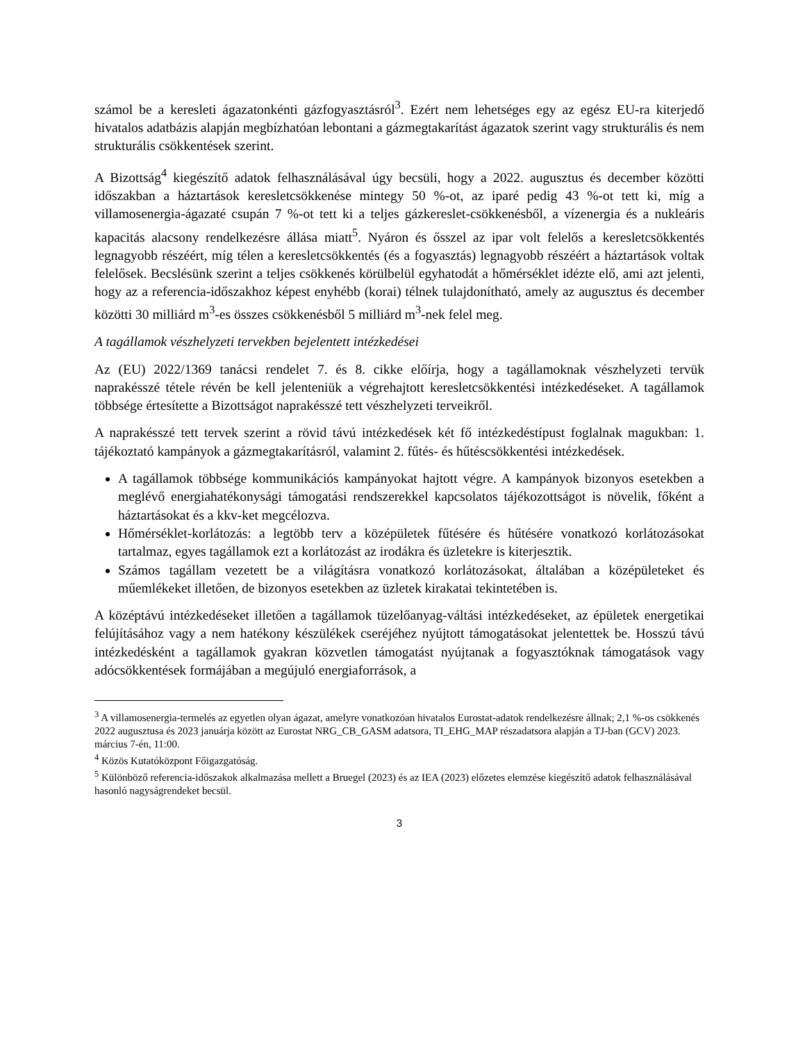számol be a keresleti ágazatonkénti gázfogyasztásról<sup>3</sup>. Ezért nem lehetséges egy az egész EU-ra kiterjedő hivatalos adatbázis alapján megbízhatóan lebontani a gázmegtakarítást ágazatok szerint vagy strukturális és nem strukturális csökkentések szerint.
A Bizottság<sup>4</sup> kiegészítő adatok felhasználásával úgy becsüli, hogy a 2022. augusztus és december közötti időszakban a háztartások keresletcsökkenése mintegy 50 %-ot, az iparé pedig 43 %-ot tett ki, míg a villamosenergia-ágazaté csupán 7 %-ot tett ki a teljes gázkereslet-csökkenésből, a vízenergia és a nukleáris kapacitás alacsony rendelkezésre állása miatt<sup>5</sup>. Nyáron és ősszel az ipar volt felelős a keresletcsökkentés legnagyobb részéért, míg télen a keresletcsökkentés (és a fogyasztás) legnagyobb részéért a háztartások voltak felelősek. Becslésünk szerint a teljes csökkenés körülbelül egyhatodát a hőmérséklet idézte elő, ami azt jelenti, hogy az a referencia-időszakhoz képest enyhébb (korai) télnek tulajdonítható, amely az augusztus és december közötti 30 milliárd m<sup>3</sup>-es összes csökkenésből 5 milliárd m<sup>3</sup>-nek felel meg.
A tagállamok vészhelyzeti tervekben bejelentett intézkedései
Az (EU) 2022/1369 tanácsi rendelet 7. és 8. cikke előírja, hogy a tagállamoknak vészhelyzeti tervük naprakésszé tétele révén be kell jelenteniük a végrehajtott keresletcsökkentési intézkedéseket. A tagállamok többsége értesítette a Bizottságot naprakésszé tett vészhelyzeti terveikről.
A naprakésszé tett tervek szerint a rövid távú intézkedések két fő intézkedéstípust foglalnak magukban: 1. tájékoztató kampányok a gázmegtakarításról, valamint 2. fűtés- és hűtéscsökkentési intézkedések.
A tagállamok többsége kommunikációs kampányokat hajtott végre. A kampányok bizonyos esetekben a meglévő energiahatékonysági támogatási rendszerekkel kapcsolatos tájékozottságot is növelik, főként a háztartásokat és a kkv-ket megcélozva.
Hőmérséklet-korlátozás: a legtöbb terv a középületek fűtésére és hűtésére vonatkozó korlátozásokat tartalmaz, egyes tagállamok ezt a korlátozást az irodákra és üzletekre is kiterjesztik.
Számos tagállam vezetett be a világításra vonatkozó korlátozásokat, általában a középületeket és műemlékeket illetően, de bizonyos esetekben az üzletek kirakatai tekintetében is.
A középtávú intézkedéseket illetően a tagállamok tüzelőanyag-váltási intézkedéseket, az épületek energetikai felújításához vagy a nem hatékony készülékek cseréjéhez nyújtott támogatásokat jelentettek be. Hosszú távú intézkedésként a tagállamok gyakran közvetlen támogatást nyújtanak a fogyasztóknak támogatások vagy adócsökkentések formájában a megújuló energiaforrások, a
<sup>3</sup> A villamosenergia-termelés az egyetlen olyan ágazat, amelyre vonatkozóan hivatalos Eurostat-adatok rendelkezésre állnak; 2,1 %-os csökkenés 2022 augusztusa és 2023 januárja között az Eurostat NRG_CB_GASM adatsora, TI_EHG_MAP részadatsora alapján a TJ-ban (GCV) 2023. március 7-én, 11:00.
<sup>4</sup> Közös Kutatóközpont Főigazgatóság.
<sup>5</sup> Különböző referencia-időszakok alkalmazása mellett a Bruegel (2023) és az IEA (2023) előzetes elemzése kiegészítő adatok felhasználásával hasonló nagyságrendeket becsül.
3